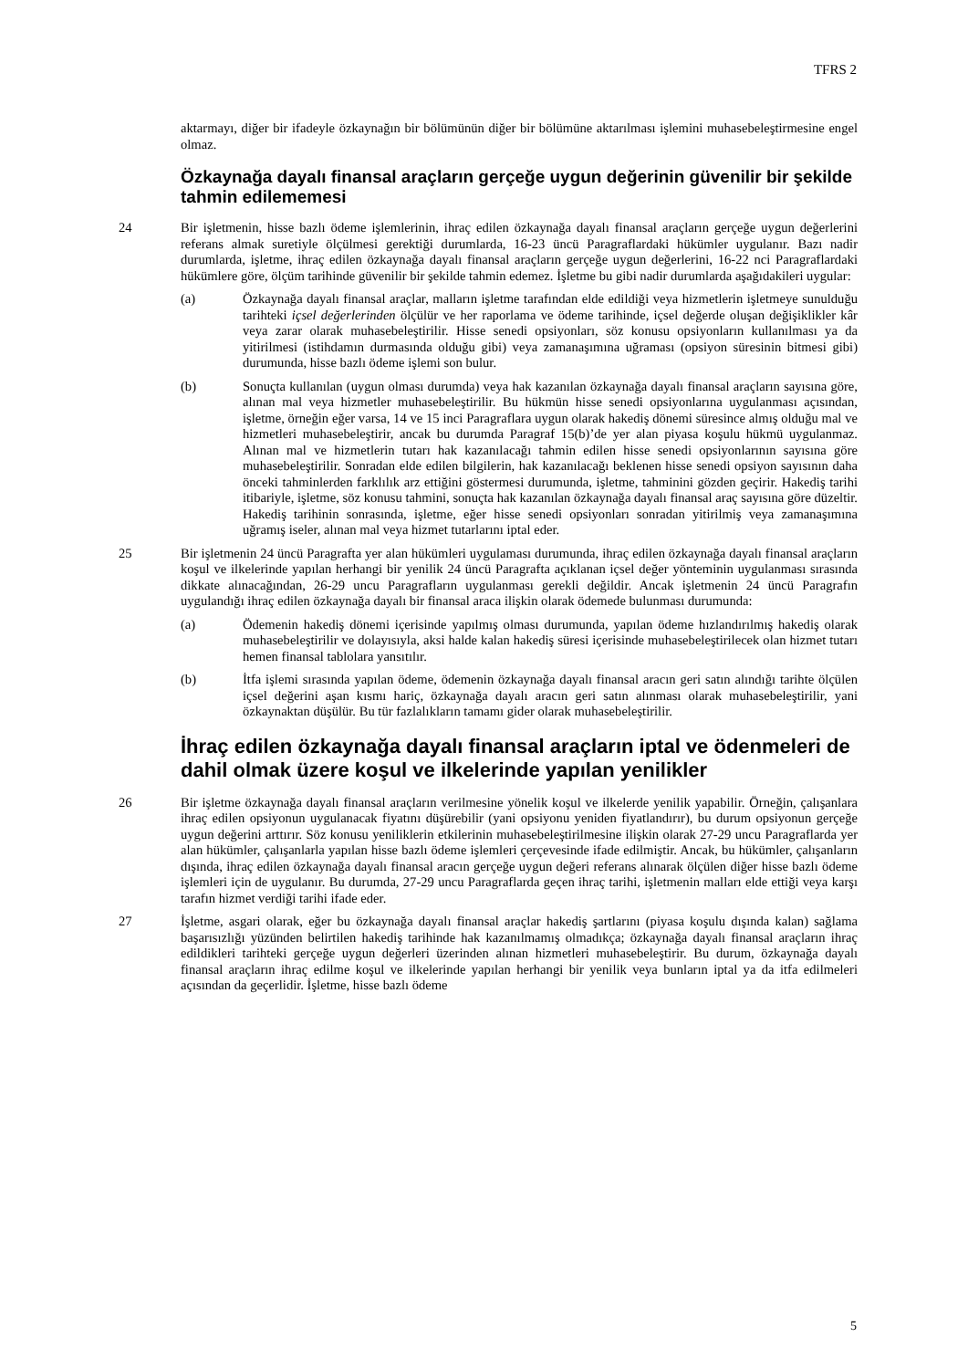TFRS 2
aktarmayı, diğer bir ifadeyle özkaynağın bir bölümünün diğer bir bölümüne aktarılması işlemini muhasebeleştirmesine engel olmaz.
Özkaynağa dayalı finansal araçların gerçeğe uygun değerinin güvenilir bir şekilde tahmin edilememesi
24 Bir işletmenin, hisse bazlı ödeme işlemlerinin, ihraç edilen özkaynağa dayalı finansal araçların gerçeğe uygun değerlerini referans almak suretiyle ölçülmesi gerektiği durumlarda, 16-23 üncü Paragraflardaki hükümler uygulanır. Bazı nadir durumlarda, işletme, ihraç edilen özkaynağa dayalı finansal araçların gerçeğe uygun değerlerini, 16-22 nci Paragraflardaki hükümlere göre, ölçüm tarihinde güvenilir bir şekilde tahmin edemez. İşletme bu gibi nadir durumlarda aşağıdakileri uygular:
(a) Özkaynağa dayalı finansal araçlar, malların işletme tarafından elde edildiği veya hizmetlerin işletmeye sunulduğu tarihteki içsel değerlerinden ölçülür ve her raporlama ve ödeme tarihinde, içsel değerde oluşan değişiklikler kâr veya zarar olarak muhasebeleştirilir. Hisse senedi opsiyonları, söz konusu opsiyonların kullanılması ya da yitirilmesi (istihdamın durmasında olduğu gibi) veya zamanaşımına uğraması (opsiyon süresinin bitmesi gibi) durumunda, hisse bazlı ödeme işlemi son bulur.
(b) Sonuçta kullanılan (uygun olması durumda) veya hak kazanılan özkaynağa dayalı finansal araçların sayısına göre, alınan mal veya hizmetler muhasebeleştirilir. Bu hükmün hisse senedi opsiyonlarına uygulanması açısından, işletme, örneğin eğer varsa, 14 ve 15 inci Paragraflara uygun olarak hakediş dönemi süresince almış olduğu mal ve hizmetleri muhasebeleştirir, ancak bu durumda Paragraf 15(b)’de yer alan piyasa koşulu hükmü uygulanmaz. Alınan mal ve hizmetlerin tutarı hak kazanılacağı tahmin edilen hisse senedi opsiyonlarının sayısına göre muhasebeleştirilir. Sonradan elde edilen bilgilerin, hak kazanılacağı beklenen hisse senedi opsiyon sayısının daha önceki tahminlerden farklılık arz ettiğini göstermesi durumunda, işletme, tahminini gözden geçirir. Hakediş tarihi itibariyle, işletme, söz konusu tahmini, sonuçta hak kazanılan özkaynağa dayalı finansal araç sayısına göre düzeltir. Hakediş tarihinin sonrasında, işletme, eğer hisse senedi opsiyonları sonradan yitirilmiş veya zamanaşımına uğramış iseler, alınan mal veya hizmet tutarlarını iptal eder.
25 Bir işletmenin 24 üncü Paragrafta yer alan hükümleri uygulaması durumunda, ihraç edilen özkaynağa dayalı finansal araçların koşul ve ilkelerinde yapılan herhangi bir yenilik 24 üncü Paragrafta açıklanan içsel değer yönteminin uygulanması sırasında dikkate alınacağından, 26-29 uncu Paragrafların uygulanması gerekli değildir. Ancak işletmenin 24 üncü Paragrafın uygulandığı ihraç edilen özkaynağa dayalı bir finansal araca ilişkin olarak ödemede bulunması durumunda:
(a) Ödemenin hakediş dönemi içerisinde yapılmış olması durumunda, yapılan ödeme hızlandırılmış hakediş olarak muhasebeleştirilir ve dolayısıyla, aksi halde kalan hakediş süresi içerisinde muhasebeleştirilecek olan hizmet tutarı hemen finansal tablolara yansıtılır.
(b) İtfa işlemi sırasında yapılan ödeme, ödemenin özkaynağa dayalı finansal aracın geri satın alındığı tarihte ölçülen içsel değerini aşan kısmı hariç, özkaynağa dayalı aracın geri satın alınması olarak muhasebeleştirilir, yani özkaynaktan düşülür. Bu tür fazlalıkların tamamı gider olarak muhasebeleştirilir.
İhraç edilen özkaynağa dayalı finansal araçların iptal ve ödenmeleri de dahil olmak üzere koşul ve ilkelerinde yapılan yenilikler
26 Bir işletme özkaynağa dayalı finansal araçların verilmesine yönelik koşul ve ilkelerde yenilik yapabilir. Örneğin, çalışanlara ihraç edilen opsiyonun uygulanacak fiyatını düşürebilir (yani opsiyonu yeniden fiyatlandırır), bu durum opsiyonun gerçeğe uygun değerini arttırır. Söz konusu yeniliklerin etkilerinin muhasebeleştirilmesine ilişkin olarak 27-29 uncu Paragraflarda yer alan hükümler, çalışanlarla yapılan hisse bazlı ödeme işlemleri çerçevesinde ifade edilmiştir. Ancak, bu hükümler, çalışanların dışında, ihraç edilen özkaynağa dayalı finansal aracın gerçeğe uygun değeri referans alınarak ölçülen diğer hisse bazlı ödeme işlemleri için de uygulanır. Bu durumda, 27-29 uncu Paragraflarda geçen ihraç tarihi, işletmenin malları elde ettiği veya karşı tarafın hizmet verdiği tarihi ifade eder.
27 İşletme, asgari olarak, eğer bu özkaynağa dayalı finansal araçlar hakediş şartlarını (piyasa koşulu dışında kalan) sağlama başarısızlığı yüzünden belirtilen hakediş tarihinde hak kazanılmamış olmadıkça; özkaynağa dayalı finansal araçların ihraç edildikleri tarihteki gerçeğe uygun değerleri üzerinden alınan hizmetleri muhasebeleştirir. Bu durum, özkaynağa dayalı finansal araçların ihraç edilme koşul ve ilkelerinde yapılan herhangi bir yenilik veya bunların iptal ya da itfa edilmeleri açısından da geçerlidir. İşletme, hisse bazlı ödeme
5